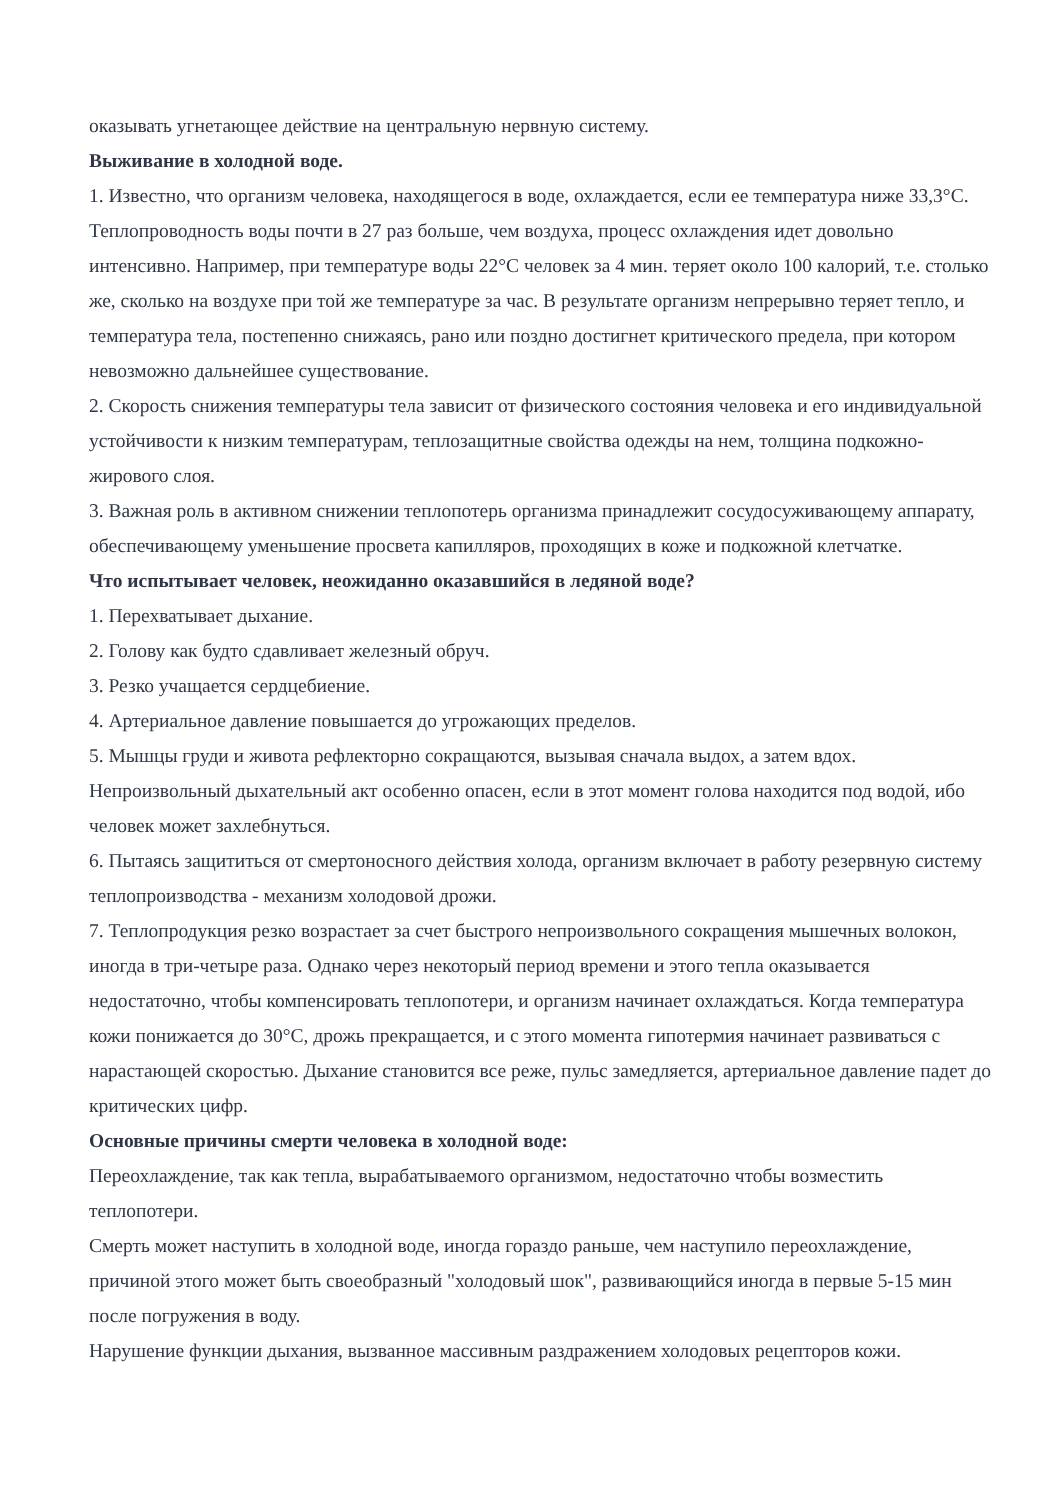оказывать угнетающее действие на центральную нервную систему.
Выживание в холодной воде.
1. Известно, что организм человека, находящегося в воде, охлаждается, если ее температура ниже 33,3°C. Теплопроводность воды почти в 27 раз больше, чем воздуха, процесс охлаждения идет довольно интенсивно. Например, при температуре воды 22°C человек за 4 мин. теряет около 100 калорий, т.е. столько же, сколько на воздухе при той же температуре за час. В результате организм непрерывно теряет тепло, и температура тела, постепенно снижаясь, рано или поздно достигнет критического предела, при котором невозможно дальнейшее существование.
2. Скорость снижения температуры тела зависит от физического состояния человека и его индивидуальной устойчивости к низким температурам, теплозащитные свойства одежды на нем, толщина подкожно-жирового слоя.
3. Важная роль в активном снижении теплопотерь организма принадлежит сосудосуживающему аппарату, обеспечивающему уменьшение просвета капилляров, проходящих в коже и подкожной клетчатке.
Что испытывает человек, неожиданно оказавшийся в ледяной воде?
1. Перехватывает дыхание.
2. Голову как будто сдавливает железный обруч.
3. Резко учащается сердцебиение.
4. Артериальное давление повышается до угрожающих пределов.
5. Мышцы груди и живота рефлекторно сокращаются, вызывая сначала выдох, а затем вдох. Непроизвольный дыхательный акт особенно опасен, если в этот момент голова находится под водой, ибо человек может захлебнуться.
6. Пытаясь защититься от смертоносного действия холода, организм включает в работу резервную систему теплопроизводства - механизм холодовой дрожи.
7. Теплопродукция резко возрастает за счет быстрого непроизвольного сокращения мышечных волокон, иногда в три-четыре раза. Однако через некоторый период времени и этого тепла оказывается недостаточно, чтобы компенсировать теплопотери, и организм начинает охлаждаться. Когда температура кожи понижается до 30°C, дрожь прекращается, и с этого момента гипотермия начинает развиваться с нарастающей скоростью. Дыхание становится все реже, пульс замедляется, артериальное давление падет до критических цифр.
Основные причины смерти человека в холодной воде:
Переохлаждение, так как тепла, вырабатываемого организмом, недостаточно чтобы возместить теплопотери.
Смерть может наступить в холодной воде, иногда гораздо раньше, чем наступило переохлаждение, причиной этого может быть своеобразный "холодовый шок", развивающийся иногда в первые 5-15 мин после погружения в воду.
Нарушение функции дыхания, вызванное массивным раздражением холодовых рецепторов кожи.